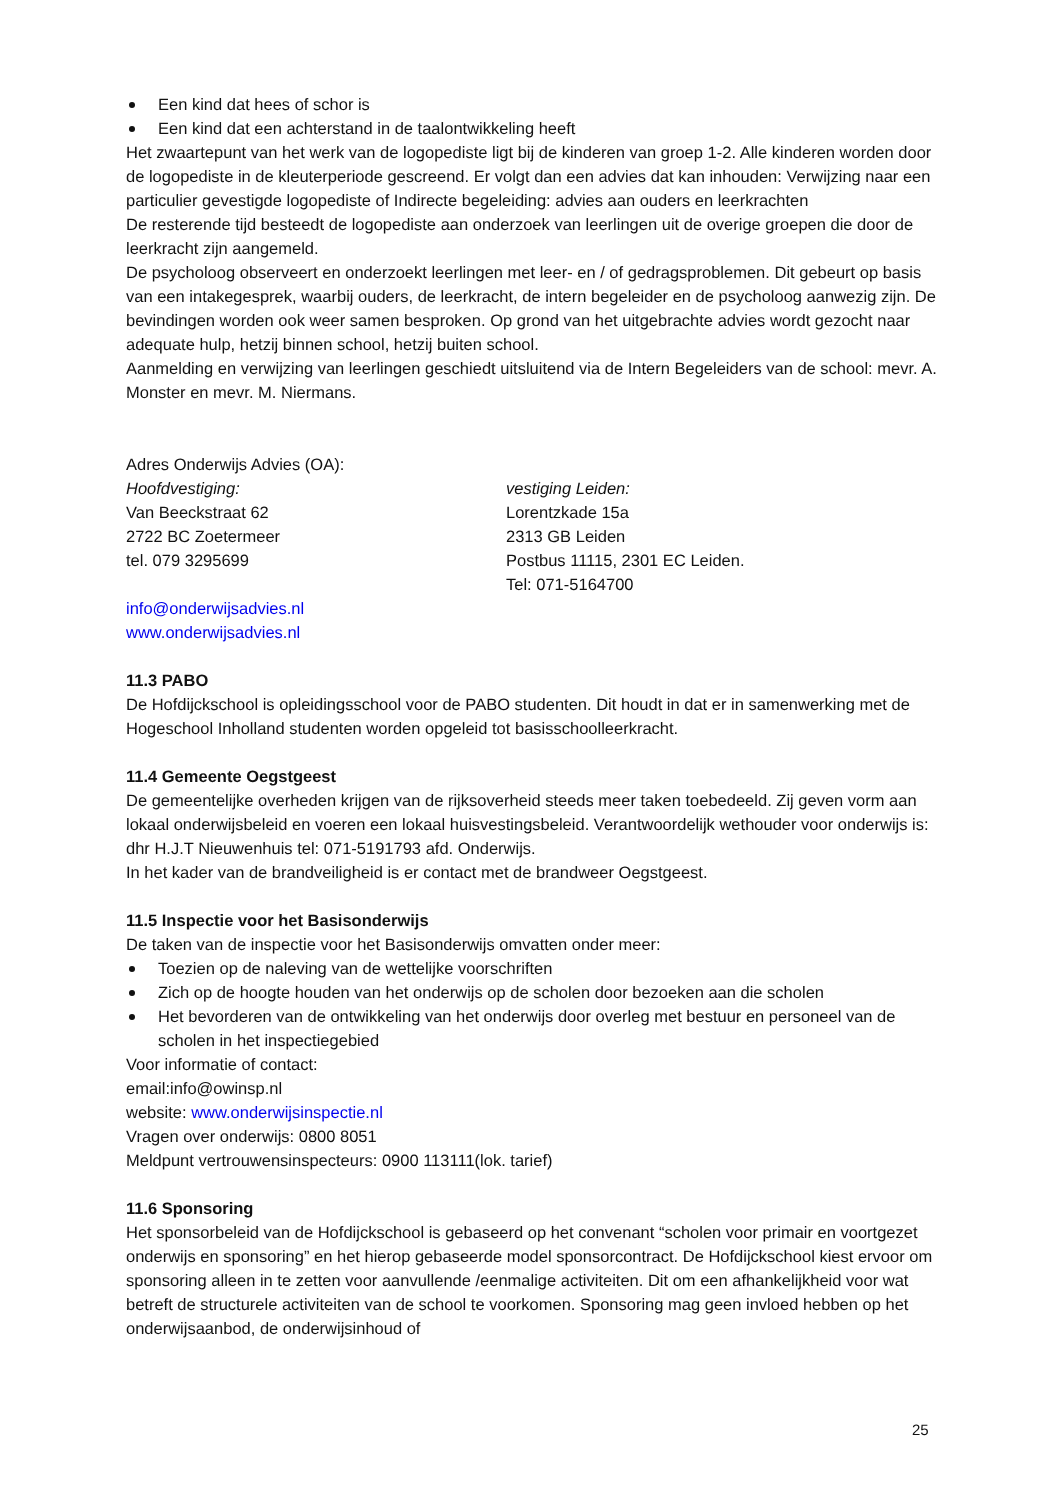Een kind dat hees of schor is
Een kind dat een achterstand in de taalontwikkeling heeft
Het zwaartepunt van het werk van de logopediste ligt bij de kinderen van groep 1-2. Alle kinderen worden door de logopediste in de kleuterperiode gescreend. Er volgt dan een advies dat kan inhouden: Verwijzing naar een particulier gevestigde logopediste of Indirecte begeleiding: advies aan ouders en leerkrachten
De resterende tijd besteedt de logopediste aan onderzoek van leerlingen uit de overige groepen die door de leerkracht zijn aangemeld.
De psycholoog observeert en onderzoekt leerlingen met leer- en / of gedragsproblemen. Dit gebeurt op basis van een intakegesprek, waarbij ouders, de leerkracht, de intern begeleider en de psycholoog aanwezig zijn. De bevindingen worden ook weer samen besproken. Op grond van het uitgebrachte advies wordt gezocht naar adequate hulp, hetzij binnen school, hetzij buiten school.
Aanmelding en verwijzing van leerlingen geschiedt uitsluitend via de Intern Begeleiders van de school: mevr. A. Monster en mevr. M. Niermans.
Adres Onderwijs Advies (OA):
Hoofdvestiging:
Van Beeckstraat 62
2722 BC Zoetermeer
tel. 079 3295699
vestiging Leiden:
Lorentzkade 15a
2313 GB Leiden
Postbus 11115, 2301 EC Leiden.
Tel: 071-5164700
info@onderwijsadvies.nl
www.onderwijsadvies.nl
11.3 PABO
De Hofdijckschool is opleidingsschool voor de PABO studenten. Dit houdt in dat er in samenwerking met de Hogeschool Inholland studenten worden opgeleid tot basisschoolleerkracht.
11.4 Gemeente Oegstgeest
De gemeentelijke overheden krijgen van de rijksoverheid steeds meer taken toebedeeld. Zij geven vorm aan lokaal onderwijsbeleid en voeren een lokaal huisvestingsbeleid. Verantwoordelijk wethouder voor onderwijs is: dhr H.J.T Nieuwenhuis tel: 071-5191793 afd. Onderwijs.
In het kader van de brandveiligheid is er contact met de brandweer Oegstgeest.
11.5 Inspectie voor het Basisonderwijs
De taken van de inspectie voor het Basisonderwijs omvatten onder meer:
Toezien op de naleving van de wettelijke voorschriften
Zich op de hoogte houden van het onderwijs op de scholen door bezoeken aan die scholen
Het bevorderen van de ontwikkeling van het onderwijs door overleg met bestuur en personeel van de scholen in het inspectiegebied
Voor informatie of contact:
email:info@owinsp.nl
website: www.onderwijsinspectie.nl
Vragen over onderwijs: 0800 8051
Meldpunt vertrouwensinspecteurs: 0900 113111(lok. tarief)
11.6 Sponsoring
Het sponsorbeleid van de Hofdijckschool is gebaseerd op het convenant “scholen voor primair en voortgezet onderwijs en sponsoring” en het hierop gebaseerde model sponsorcontract. De Hofdijckschool kiest ervoor om sponsoring alleen in te zetten voor aanvullende /eenmalige activiteiten. Dit om een afhankelijkheid voor wat betreft de structurele activiteiten van de school te voorkomen. Sponsoring mag geen invloed hebben op het onderwijsaanbod, de onderwijsinhoud of
25